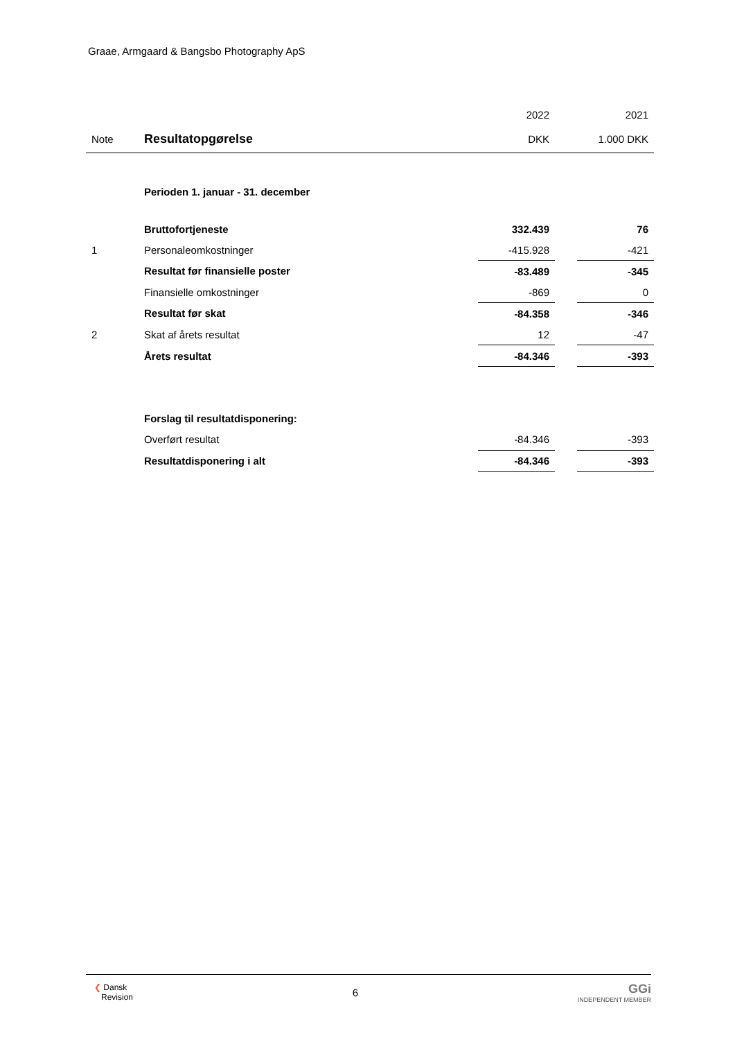Graae, Armgaard & Bangsbo Photography ApS
| | | 2022 | | 2021 |
| Note | Resultatopgørelse | DKK | | 1.000 DKK |
| | Perioden 1. januar - 31. december | | | |
| | Bruttofortjeneste | 332.439 | | 76 |
| 1 | Personaleomkostninger | -415.928 | | -421 |
| | Resultat før finansielle poster | -83.489 | | -345 |
| | Finansielle omkostninger | -869 | | 0 |
| | Resultat før skat | -84.358 | | -346 |
| 2 | Skat af årets resultat | 12 | | -47 |
| | Årets resultat | -84.346 | | -393 |
| | Forslag til resultatdisponering: | | | |
| | Overført resultat | -84.346 | | -393 |
| | Resultatdisponering i alt | -84.346 | | -393 |
❮ Dansk
Revision
6
GGi
INDEPENDENT MEMBER